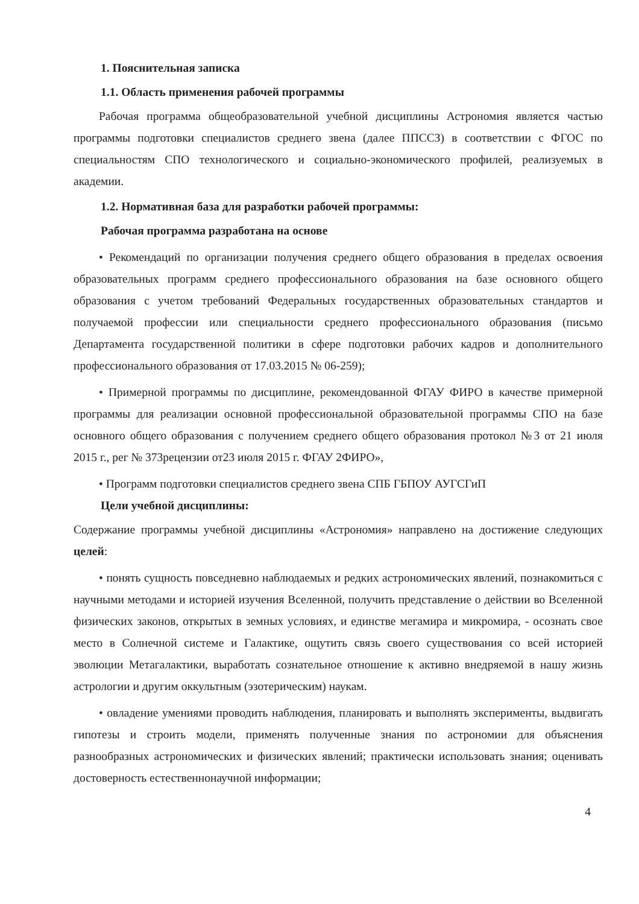1. Пояснительная записка
1.1. Область применения рабочей программы
Рабочая программа общеобразовательной учебной дисциплины Астрономия является частью программы подготовки специалистов среднего звена (далее ППССЗ) в соответствии с ФГОС по специальностям СПО технологического и социально-экономического профилей, реализуемых в академии.
1.2. Нормативная база для разработки рабочей программы:
Рабочая программа разработана на основе
• Рекомендаций по организации получения среднего общего образования в пределах освоения образовательных программ среднего профессионального образования на базе основного общего образования с учетом требований Федеральных государственных образовательных стандартов и получаемой профессии или специальности среднего профессионального образования (письмо Департамента государственной политики в сфере подготовки рабочих кадров и дополнительного профессионального образования от 17.03.2015 № 06-259);
• Примерной программы по дисциплине, рекомендованной ФГАУ ФИРО в качестве примерной программы для реализации основной профессиональной образовательной программы СПО на базе основного общего образования с получением среднего общего образования протокол №3 от 21 июля 2015 г., рег № 373рецензии от23 июля 2015 г. ФГАУ 2ФИРО»,
• Программ подготовки специалистов среднего звена СПБ ГБПОУ АУГСГиП
Цели учебной дисциплины:
Содержание программы учебной дисциплины «Астрономия» направлено на достижение следующих целей:
• понять сущность повседневно наблюдаемых и редких астрономических явлений, познакомиться с научными методами и историей изучения Вселенной, получить представление о действии во Вселенной физических законов, открытых в земных условиях, и единстве мегамира и микромира, - осознать свое место в Солнечной системе и Галактике, ощутить связь своего существования со всей историей эволюции Метагалактики, выработать сознательное отношение к активно внедряемой в нашу жизнь астрологии и другим оккультным (эзотерическим) наукам.
• овладение умениями проводить наблюдения, планировать и выполнять эксперименты, выдвигать гипотезы и строить модели, применять полученные знания по астрономии для объяснения разнообразных астрономических и физических явлений; практически использовать знания; оценивать достоверность естественнонаучной информации;
4